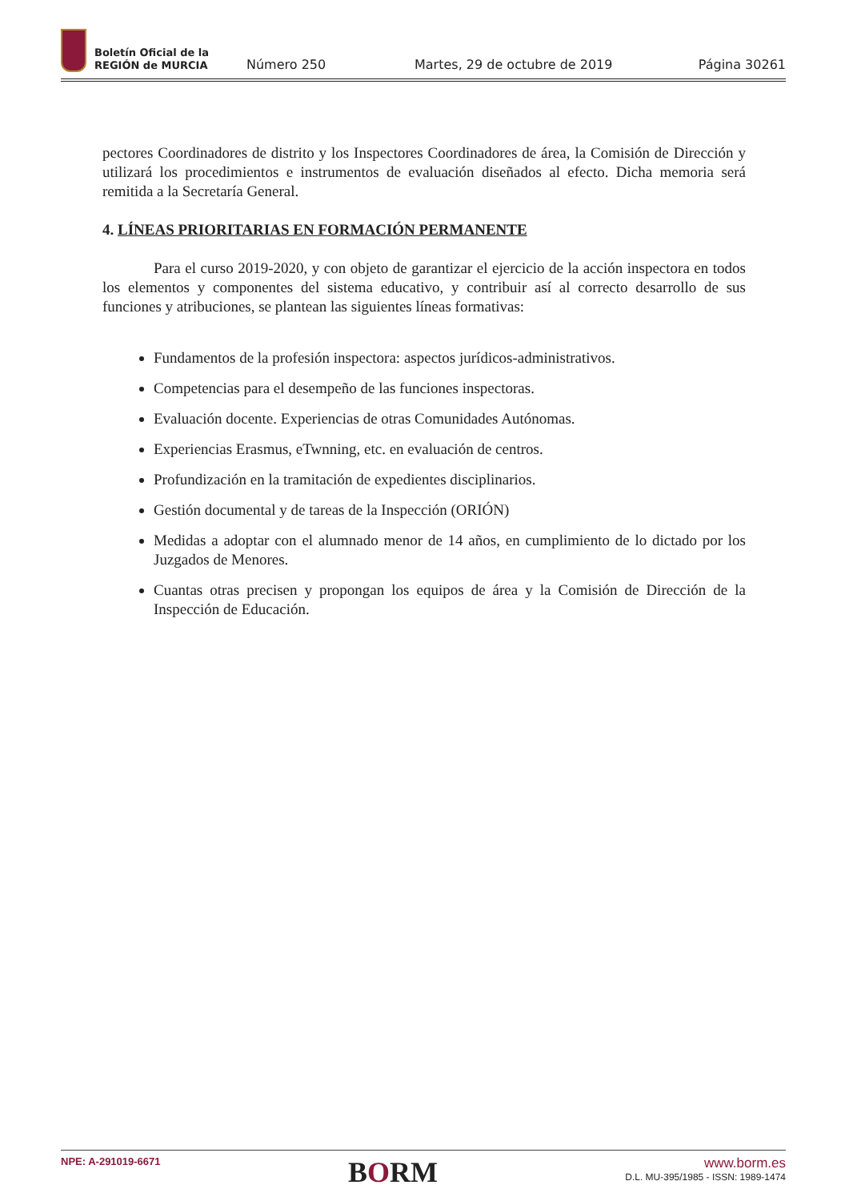Boletín Oficial de la
REGIÓN de MURCIA
Número 250
Martes, 29 de octubre de 2019
Página 30261
pectores Coordinadores de distrito y los Inspectores Coordinadores de área, la Comisión de Dirección y utilizará los procedimientos e instrumentos de evaluación diseñados al efecto. Dicha memoria será remitida a la Secretaría General.
4. LÍNEAS PRIORITARIAS EN FORMACIÓN PERMANENTE
Para el curso 2019-2020, y con objeto de garantizar el ejercicio de la acción inspectora en todos los elementos y componentes del sistema educativo, y contribuir así al correcto desarrollo de sus funciones y atribuciones, se plantean las siguientes líneas formativas:
Fundamentos de la profesión inspectora: aspectos jurídicos-administrativos.
Competencias para el desempeño de las funciones inspectoras.
Evaluación docente. Experiencias de otras Comunidades Autónomas.
Experiencias Erasmus, eTwnning, etc. en evaluación de centros.
Profundización en la tramitación de expedientes disciplinarios.
Gestión documental y de tareas de la Inspección (ORIÓN)
Medidas a adoptar con el alumnado menor de 14 años, en cumplimiento de lo dictado por los Juzgados de Menores.
Cuantas otras precisen y propongan los equipos de área y la Comisión de Dirección de la Inspección de Educación.
NPE: A-291019-6671
BORM
www.borm.es
D.L. MU-395/1985 - ISSN: 1989-1474